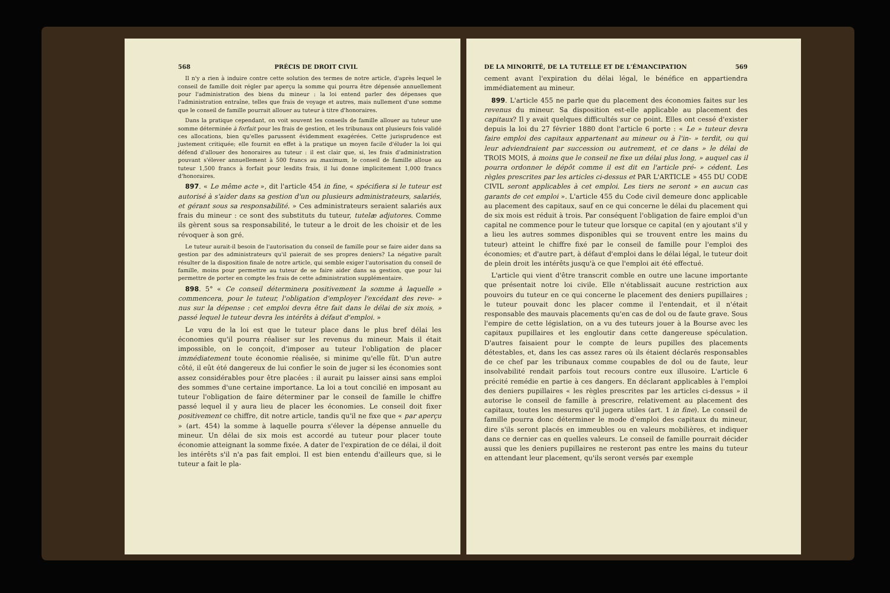568 PRÉCIS DE DROIT CIVIL
Il n'y a rien à induire contre cette solution des termes de notre article, d'après lequel le conseil de famille doit régler par aperçu la somme qui pourra être dépensée annuellement pour l'administration des biens du mineur : la loi entend parler des dépenses que l'administration entraîne, telles que frais de voyage et autres, mais nullement d'une somme que le conseil de famille pourrait allouer au tuteur à titre d'honoraires.
Dans la pratique cependant, on voit souvent les conseils de famille allouer au tuteur une somme déterminée à forfait pour les frais de gestion, et les tribunaux ont plusieurs fois validé ces allocations, bien qu'elles parussent évidemment exagérées. Cette jurisprudence est justement critiquée; elle fournit en effet à la pratique un moyen facile d'éluder la loi qui défend d'allouer des honoraires au tuteur : il est clair que, si, les frais d'administration pouvant s'élever annuellement à 500 francs au maximum, le conseil de famille alloue au tuteur 1,500 francs à forfait pour lesdits frais, il lui donne implicitement 1,000 francs d'honoraires.
897. « Le même acte », dit l'article 454 in fine, « spécifiera si le tuteur est autorisé à s'aider dans sa gestion d'un ou plusieurs administrateurs, salariés, et gérant sous sa responsabilité. » Ces administrateurs seraient salariés aux frais du mineur : ce sont des substituts du tuteur, tutelæ adjutores. Comme ils gèrent sous sa responsabilité, le tuteur a le droit de les choisir et de les révoquer à son gré.
Le tuteur aurait-il besoin de l'autorisation du conseil de famille pour se faire aider dans sa gestion par des administrateurs qu'il paierait de ses propres deniers? La négative paraît résulter de la disposition finale de notre article, qui semble exiger l'autorisation du conseil de famille, moins pour permettre au tuteur de se faire aider dans sa gestion, que pour lui permettre de porter en compte les frais de cette administration supplémentaire.
898. 5° « Ce conseil déterminera positivement la somme à laquelle » commencera, pour le tuteur, l'obligation d'employer l'excédant des reve- » nus sur la dépense : cet emploi devra être fait dans le délai de six mois, » passé lequel le tuteur devra les intérêts à défaut d'emploi. »
Le vœu de la loi est que le tuteur place dans le plus bref délai les économies qu'il pourra réaliser sur les revenus du mineur. Mais il était impossible, on le conçoit, d'imposer au tuteur l'obligation de placer immédiatement toute économie réalisée, si minime qu'elle fût. D'un autre côté, il eût été dangereux de lui confier le soin de juger si les économies sont assez considérables pour être placées : il aurait pu laisser ainsi sans emploi des sommes d'une certaine importance. La loi a tout concilié en imposant au tuteur l'obligation de faire déterminer par le conseil de famille le chiffre passé lequel il y aura lieu de placer les économies. Le conseil doit fixer positivement ce chiffre, dit notre article, tandis qu'il ne fixe que « par aperçu » (art. 454) la somme à laquelle pourra s'élever la dépense annuelle du mineur. Un délai de six mois est accordé au tuteur pour placer toute économie atteignant la somme fixée. A dater de l'expiration de ce délai, il doit les intérêts s'il n'a pas fait emploi. Il est bien entendu d'ailleurs que, si le tuteur a fait le pla-
DE LA MINORITÉ, DE LA TUTELLE ET DE L'ÉMANCIPATION 569
cement avant l'expiration du délai légal, le bénéfice en appartiendra immédiatement au mineur.
899. L'article 455 ne parle que du placement des économies faites sur les revenus du mineur. Sa disposition est-elle applicable au placement des capitaux? Il y avait quelques difficultés sur ce point. Elles ont cessé d'exister depuis la loi du 27 février 1880 dont l'article 6 porte : « Le » tuteur devra faire emploi des capitaux appartenant au mineur ou à l'in- » terdit, ou qui leur adviendraient par succession ou autrement, et ce dans » le délai de TROIS MOIS, à moins que le conseil ne fixe un délai plus long, » auquel cas il pourra ordonner le dépôt comme il est dit en l'article pré- » cédent. Les règles prescrites par les articles ci-dessus et PAR L'ARTICLE » 455 DU CODE CIVIL seront applicables à cet emploi. Les tiers ne seront » en aucun cas garants de cet emploi ». L'article 455 du Code civil demeure donc applicable au placement des capitaux, sauf en ce qui concerne le délai du placement qui de six mois est réduit à trois. Par conséquent l'obligation de faire emploi d'un capital ne commence pour le tuteur que lorsque ce capital (en y ajoutant s'il y a lieu les autres sommes disponibles qui se trouvent entre les mains du tuteur) atteint le chiffre fixé par le conseil de famille pour l'emploi des économies; et d'autre part, à défaut d'emploi dans le délai légal, le tuteur doit de plein droit les intérêts jusqu'à ce que l'emploi ait été effectué.
L'article qui vient d'être transcrit comble en outre une lacune importante que présentait notre loi civile. Elle n'établissait aucune restriction aux pouvoirs du tuteur en ce qui concerne le placement des deniers pupillaires ; le tuteur pouvait donc les placer comme il l'entendait, et il n'était responsable des mauvais placements qu'en cas de dol ou de faute grave. Sous l'empire de cette législation, on a vu des tuteurs jouer à la Bourse avec les capitaux pupillaires et les engloutir dans cette dangereuse spéculation. D'autres faisaient pour le compte de leurs pupilles des placements détestables, et, dans les cas assez rares où ils étaient déclarés responsables de ce chef par les tribunaux comme coupables de dol ou de faute, leur insolvabilité rendait parfois tout recours contre eux illusoire. L'article 6 précité remédie en partie à ces dangers. En déclarant applicables à l'emploi des deniers pupillaires « les règles prescrites par les articles ci-dessus » il autorise le conseil de famille à prescrire, relativement au placement des capitaux, toutes les mesures qu'il jugera utiles (art. 1 in fine). Le conseil de famille pourra donc déterminer le mode d'emploi des capitaux du mineur, dire s'ils seront placés en immeubles ou en valeurs mobilières, et indiquer dans ce dernier cas en quelles valeurs. Le conseil de famille pourrait décider aussi que les deniers pupillaires ne resteront pas entre les mains du tuteur en attendant leur placement, qu'ils seront versés par exemple